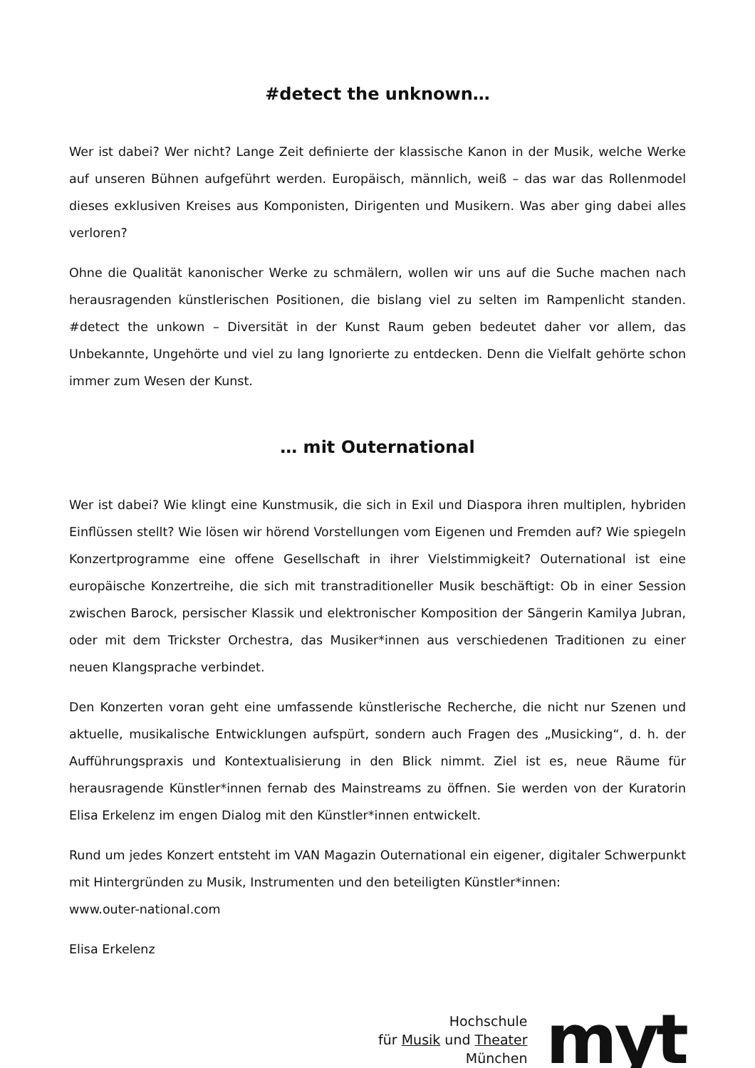#detect the unknown…
Wer ist dabei? Wer nicht? Lange Zeit definierte der klassische Kanon in der Musik, welche Werke auf unseren Bühnen aufgeführt werden. Europäisch, männlich, weiß – das war das Rollenmodel dieses exklusiven Kreises aus Komponisten, Dirigenten und Musikern. Was aber ging dabei alles verloren?
Ohne die Qualität kanonischer Werke zu schmälern, wollen wir uns auf die Suche machen nach herausragenden künstlerischen Positionen, die bislang viel zu selten im Rampenlicht standen. #detect the unkown – Diversität in der Kunst Raum geben bedeutet daher vor allem, das Unbekannte, Ungehörte und viel zu lang Ignorierte zu entdecken. Denn die Vielfalt gehörte schon immer zum Wesen der Kunst.
… mit Outernational
Wer ist dabei? Wie klingt eine Kunstmusik, die sich in Exil und Diaspora ihren multiplen, hybriden Einflüssen stellt? Wie lösen wir hörend Vorstellungen vom Eigenen und Fremden auf? Wie spiegeln Konzertprogramme eine offene Gesellschaft in ihrer Vielstimmigkeit? Outernational ist eine europäische Konzertreihe, die sich mit transtraditioneller Musik beschäftigt: Ob in einer Session zwischen Barock, persischer Klassik und elektronischer Komposition der Sängerin Kamilya Jubran, oder mit dem Trickster Orchestra, das Musiker*innen aus verschiedenen Traditionen zu einer neuen Klangsprache verbindet.
Den Konzerten voran geht eine umfassende künstlerische Recherche, die nicht nur Szenen und aktuelle, musikalische Entwicklungen aufspürt, sondern auch Fragen des „Musicking“, d. h. der Aufführungspraxis und Kontextualisierung in den Blick nimmt. Ziel ist es, neue Räume für herausragende Künstler*innen fernab des Mainstreams zu öffnen. Sie werden von der Kuratorin Elisa Erkelenz im engen Dialog mit den Künstler*innen entwickelt.
Rund um jedes Konzert entsteht im VAN Magazin Outernational ein eigener, digitaler Schwerpunkt mit Hintergründen zu Musik, Instrumenten und den beteiligten Künstler*innen:
www.outer-national.com
Elisa Erkelenz
Hochschule
für Musik und Theater
München
myt